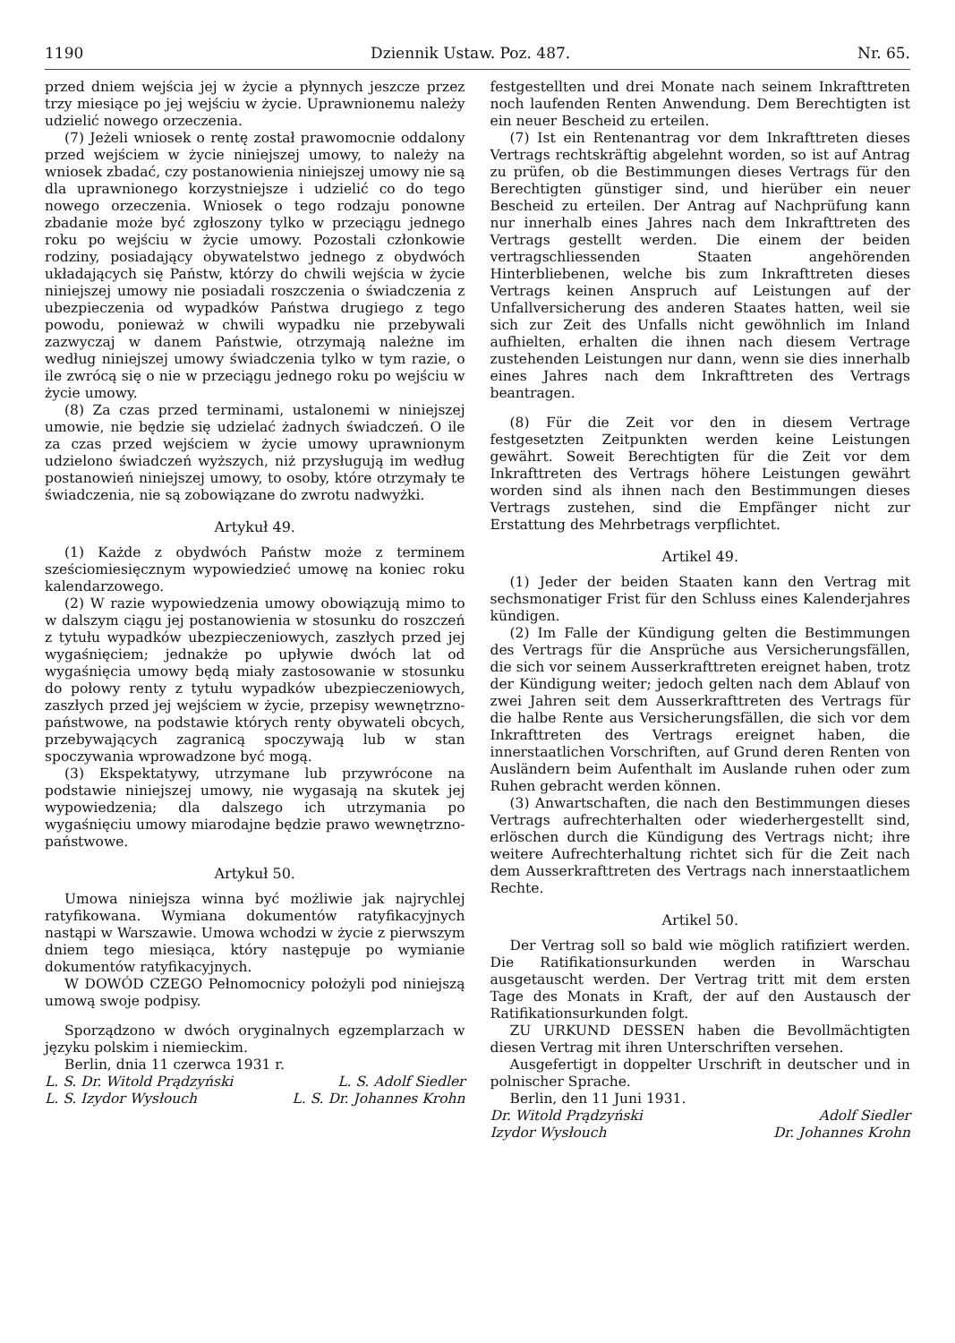1190 Dziennik Ustaw. Poz. 487. Nr. 65.
przed dniem wejścia jej w życie a płynnych jeszcze przez trzy miesiące po jej wejściu w życie. Uprawnionemu należy udzielić nowego orzeczenia.
(7) Jeżeli wniosek o rentę został prawomocnie oddalony przed wejściem w życie niniejszej umowy, to należy na wniosek zbadać, czy postanowienia niniejszej umowy nie są dla uprawnionego korzystniejsze i udzielić co do tego nowego orzeczenia. Wniosek o tego rodzaju ponowne zbadanie może być zgłoszony tylko w przeciągu jednego roku po wejściu w życie umowy. Pozostali członkowie rodziny, posiadający obywatelstwo jednego z obydwóch układających się Państw, którzy do chwili wejścia w życie niniejszej umowy nie posiadali roszczenia o świadczenia z ubezpieczenia od wypadków Państwa drugiego z tego powodu, ponieważ w chwili wypadku nie przebywali zazwyczaj w danem Państwie, otrzymają należne im według niniejszej umowy świadczenia tylko w tym razie, o ile zwrócą się o nie w przeciągu jednego roku po wejściu w życie umowy.
(8) Za czas przed terminami, ustalonemi w niniejszej umowie, nie będzie się udzielać żadnych świadczeń. O ile za czas przed wejściem w życie umowy uprawnionym udzielono świadczeń wyższych, niż przysługują im według postanowień niniejszej umowy, to osoby, które otrzymały te świadczenia, nie są zobowiązane do zwrotu nadwyżki.
Artykuł 49.
(1) Każde z obydwóch Państw może z terminem sześciomiesięcznym wypowiedzieć umowę na koniec roku kalendarzowego.
(2) W razie wypowiedzenia umowy obowiązują mimo to w dalszym ciągu jej postanowienia w stosunku do roszczeń z tytułu wypadków ubezpieczeniowych, zaszłych przed jej wygaśnięciem; jednakże po upływie dwóch lat od wygaśnięcia umowy będą miały zastosowanie w stosunku do połowy renty z tytułu wypadków ubezpieczeniowych, zaszłych przed jej wejściem w życie, przepisy wewnętrzno-państwowe, na podstawie których renty obywateli obcych, przebywających zagranicą spoczywają lub w stan spoczywania wprowadzone być mogą.
(3) Ekspektatywy, utrzymane lub przywrócone na podstawie niniejszej umowy, nie wygasają na skutek jej wypowiedzenia; dla dalszego ich utrzymania po wygaśnięciu umowy miarodajne będzie prawo wewnętrzno-państwowe.
Artykuł 50.
Umowa niniejsza winna być możliwie jak najrychlej ratyfikowana. Wymiana dokumentów ratyfikacyjnych nastąpi w Warszawie. Umowa wchodzi w życie z pierwszym dniem tego miesiąca, który następuje po wymianie dokumentów ratyfikacyjnych.
W DOWÓD CZEGO Pełnomocnicy położyli pod niniejszą umową swoje podpisy.
Sporządzono w dwóch oryginalnych egzemplarzach w języku polskim i niemieckim.
Berlin, dnia 11 czerwca 1931 r.
L. S. Dr. Witold Prądzyński L. S. Adolf Siedler
L. S. Izydor Wysłouch L. S. Dr. Johannes Krohn
festgestellten und drei Monate nach seinem Inkrafttreten noch laufenden Renten Anwendung. Dem Berechtigten ist ein neuer Bescheid zu erteilen.
(7) Ist ein Rentenantrag vor dem Inkrafttreten dieses Vertrags rechtskräftig abgelehnt worden, so ist auf Antrag zu prüfen, ob die Bestimmungen dieses Vertrags für den Berechtigten günstiger sind, und hierüber ein neuer Bescheid zu erteilen. Der Antrag auf Nachprüfung kann nur innerhalb eines Jahres nach dem Inkrafttreten des Vertrags gestellt werden. Die einem der beiden vertragschliessenden Staaten angehörenden Hinterbliebenen, welche bis zum Inkrafttreten dieses Vertrags keinen Anspruch auf Leistungen auf der Unfallversicherung des anderen Staates hatten, weil sie sich zur Zeit des Unfalls nicht gewöhnlich im Inland aufhielten, erhalten die ihnen nach diesem Vertrage zustehenden Leistungen nur dann, wenn sie dies innerhalb eines Jahres nach dem Inkrafttreten des Vertrags beantragen.
(8) Für die Zeit vor den in diesem Vertrage festgesetzten Zeitpunkten werden keine Leistungen gewährt. Soweit Berechtigten für die Zeit vor dem Inkrafttreten des Vertrags höhere Leistungen gewährt worden sind als ihnen nach den Bestimmungen dieses Vertrags zustehen, sind die Empfänger nicht zur Erstattung des Mehrbetrags verpflichtet.
Artikel 49.
(1) Jeder der beiden Staaten kann den Vertrag mit sechsmonatiger Frist für den Schluss eines Kalenderjahres kündigen.
(2) Im Falle der Kündigung gelten die Bestimmungen des Vertrags für die Ansprüche aus Versicherungsfällen, die sich vor seinem Ausserkrafttreten ereignet haben, trotz der Kündigung weiter; jedoch gelten nach dem Ablauf von zwei Jahren seit dem Ausserkrafttreten des Vertrags für die halbe Rente aus Versicherungsfällen, die sich vor dem Inkrafttreten des Vertrags ereignet haben, die innerstaatlichen Vorschriften, auf Grund deren Renten von Ausländern beim Aufenthalt im Auslande ruhen oder zum Ruhen gebracht werden können.
(3) Anwartschaften, die nach den Bestimmungen dieses Vertrags aufrechterhalten oder wiederhergestellt sind, erlöschen durch die Kündigung des Vertrags nicht; ihre weitere Aufrechterhaltung richtet sich für die Zeit nach dem Ausserkrafttreten des Vertrags nach innerstaatlichem Rechte.
Artikel 50.
Der Vertrag soll so bald wie möglich ratifiziert werden. Die Ratifikationsurkunden werden in Warschau ausgetauscht werden. Der Vertrag tritt mit dem ersten Tage des Monats in Kraft, der auf den Austausch der Ratifikationsurkunden folgt.
ZU URKUND DESSEN haben die Bevollmächtigten diesen Vertrag mit ihren Unterschriften versehen.
Ausgefertigt in doppelter Urschrift in deutscher und in polnischer Sprache.
Berlin, den 11 Juni 1931.
Dr. Witold Prądzyński Adolf Siedler
Izydor Wysłouch Dr. Johannes Krohn